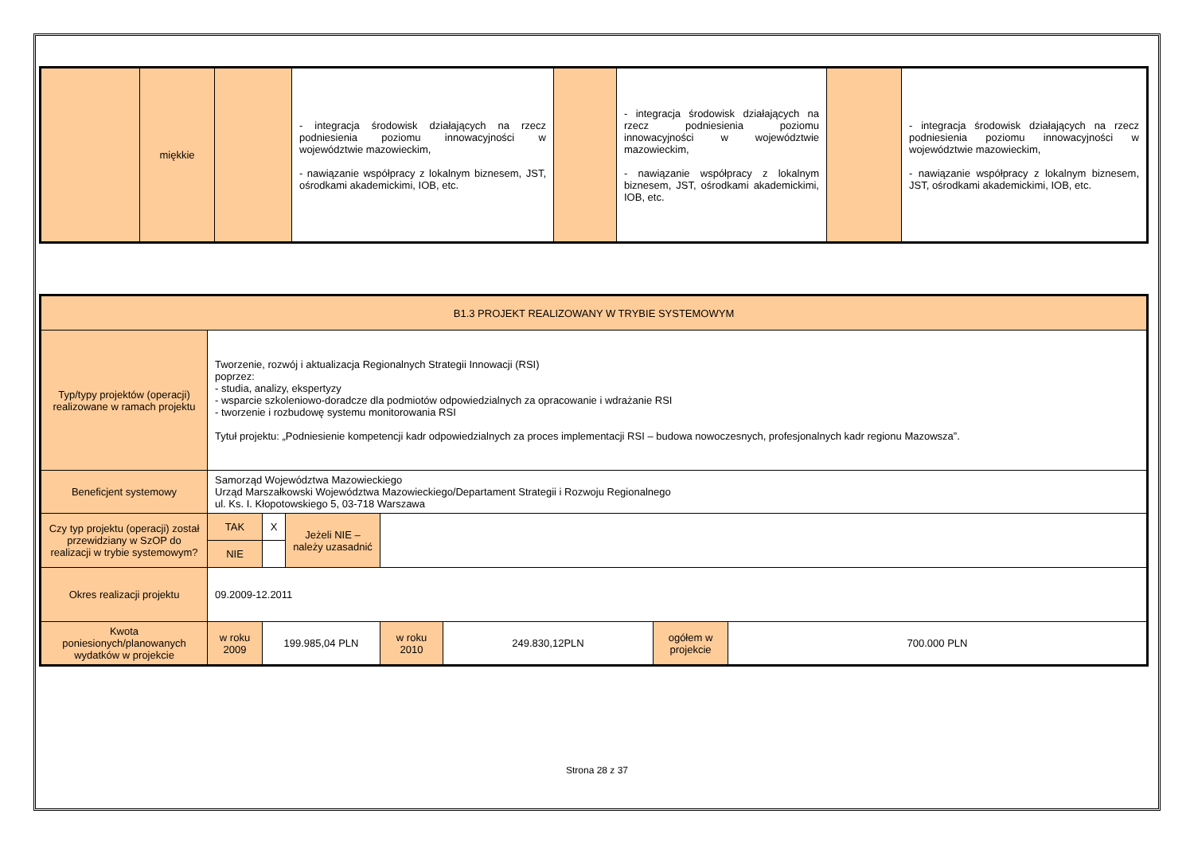| | miękkie | | - integracja środowisk działających na rzecz podniesienia poziomu innowacyjności w województwie mazowieckim, - nawiązanie współpracy z lokalnym biznesem, JST, ośrodkami akademickimi, IOB, etc. | | - integracja środowisk działających na rzecz podniesienia poziomu innowacyjności w województwie mazowieckim, - nawiązanie współpracy z lokalnym biznesem, JST, ośrodkami akademickimi, IOB, etc. | | - integracja środowisk działających na rzecz podniesienia poziomu innowacyjności w województwie mazowieckim, - nawiązanie współpracy z lokalnym biznesem, JST, ośrodkami akademickimi, IOB, etc. |
| B1.3 PROJEKT REALIZOWANY W TRYBIE SYSTEMOWYM | | | | | | | |
| Typ/typy projektów (operacji) realizowane w ramach projektu | Tworzenie, rozwój i aktualizacja Regionalnych Strategii Innowacji (RSI) poprzez: - studia, analizy, ekspertyzy - wsparcie szkoleniowo-doradcze dla podmiotów odpowiedzialnych za opracowanie i wdrażanie RSI - tworzenie i rozbudowę systemu monitorowania RSI Tytuł projektu: „Podniesienie kompetencji kadr odpowiedzialnych za proces implementacji RSI – budowa nowoczesnych, profesjonalnych kadr regionu Mazowsza”. | | | | | | |
| Beneficjent systemowy | Samorząd Województwa Mazowieckiego Urząd Marszałkowski Województwa Mazowieckiego/Departament Strategii i Rozwoju Regionalnego ul. Ks. I. Kłopotowskiego 5, 03-718 Warszawa | | | | | | |
| Czy typ projektu (operacji) został przewidziany w SzOP do realizacji w trybie systemowym? | TAK | X | Jeżeli NIE – należy uzasadnić | | | | |
| | NIE | | | | | | |
| Okres realizacji projektu | 09.2009-12.2011 | | | | | | |
| Kwota poniesionych/planowanych wydatków w projekcie | w roku 2009 | 199.985,04 PLN | | w roku 2010 | 249.830,12PLN | ogółem w projekcie | 700.000 PLN |
Strona 28 z 37